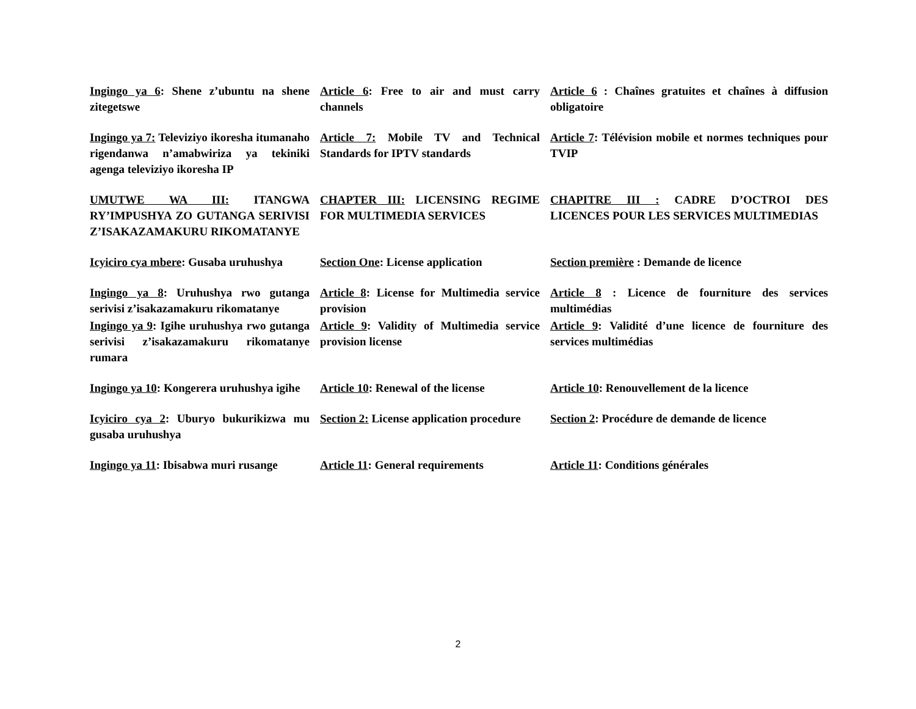Ingingo ya 6: Shene z’ubuntu na shene zitegetswe
Article 6: Free to air and must carry channels
Article 6 : Chaînes gratuites et chaînes à diffusion obligatoire
Ingingo ya 7: Televiziyo ikoresha itumanaho rigendanwa n’amabwiriza ya tekiniki agenga televiziyo ikoresha IP
Article 7: Mobile TV and Technical Standards for IPTV standards
Article 7: Télévision mobile et normes techniques pour TVIP
UMUTWE WA III: ITANGWA RY’IMPUSHYA ZO GUTANGA SERIVISI Z’ISAKAZAMAKURU RIKOMATANYE
CHAPTER III: LICENSING REGIME FOR MULTIMEDIA SERVICES
CHAPITRE III : CADRE D’OCTROI DES LICENCES POUR LES SERVICES MULTIMEDIAS
Icyiciro cya mbere: Gusaba uruhushya
Section One: License application
Section première : Demande de licence
Ingingo ya 8: Uruhushya rwo gutanga serivisi z’isakazamakuru rikomatanye
Article 8: License for Multimedia service provision
Article 8 : Licence de fourniture des services multimédias
Ingingo ya 9: Igihe uruhushya rwo gutanga serivisi z’isakazamakuru rikomatanye rumara
Article 9: Validity of Multimedia service provision license
Article 9: Validité d’une licence de fourniture des services multimédias
Ingingo ya 10: Kongerera uruhushya igihe
Article 10: Renewal of the license
Article 10: Renouvellement de la licence
Icyiciro cya 2: Uburyo bukurikizwa mu gusaba uruhushya
Section 2: License application procedure
Section 2: Procédure de demande de licence
Ingingo ya 11: Ibisabwa muri rusange
Article 11: General requirements
Article 11: Conditions générales
2